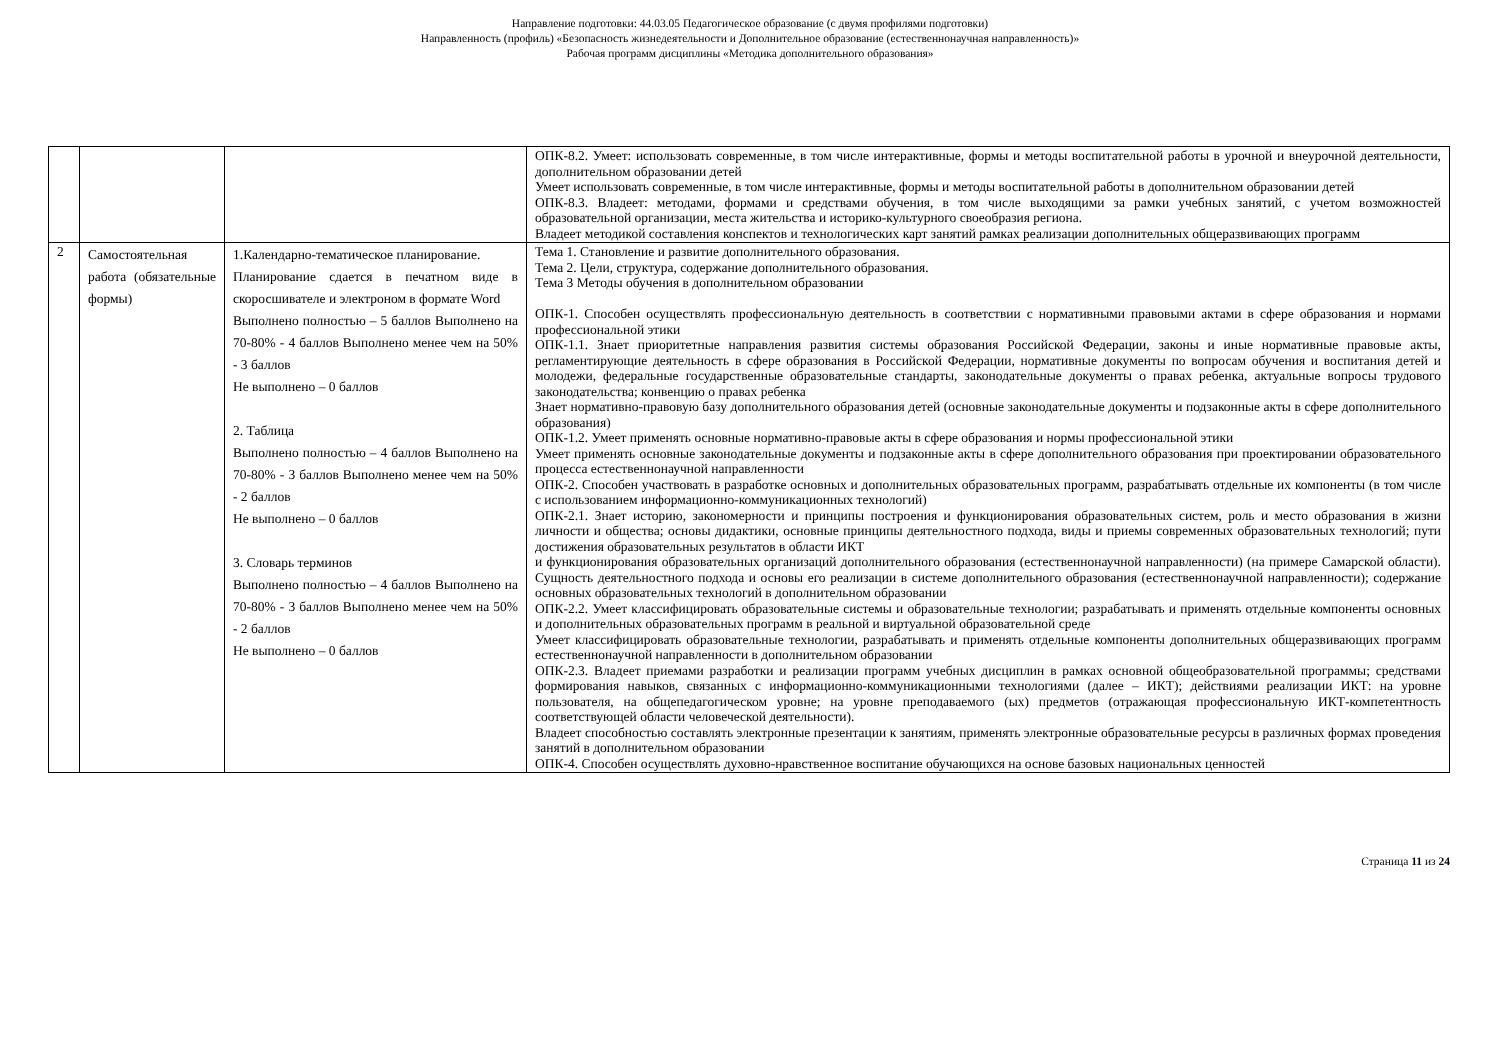Направление подготовки: 44.03.05 Педагогическое образование (с двумя профилями подготовки)
Направленность (профиль) «Безопасность жизнедеятельности и Дополнительное образование (естественнонаучная направленность)»
Рабочая программ дисциплины «Методика дополнительного образования»
| | | | ОПК-8.2. Умеет: использовать современные, в том числе интерактивные, формы и методы воспитательной работы в урочной и внеурочной деятельности, дополнительном образовании детей Умеет использовать современные, в том числе интерактивные, формы и методы воспитательной работы в дополнительном образовании детей ОПК-8.3. Владеет: методами, формами и средствами обучения, в том числе выходящими за рамки учебных занятий, с учетом возможностей образовательной организации, места жительства и историко-культурного своеобразия региона. Владеет методикой составления конспектов и технологических карт занятий рамках реализации дополнительных общеразвивающих программ |
| 2 | Самостоятельная работа (обязательные формы) | 1.Календарно-тематическое планирование. Планирование сдается в печатном виде в скоросшивателе и электроном в формате Word Выполнено полностью – 5 баллов Выполнено на 70-80% - 4 баллов Выполнено менее чем на 50% - 3 баллов Не выполнено – 0 баллов 2. Таблица Выполнено полностью – 4 баллов Выполнено на 70-80% - 3 баллов Выполнено менее чем на 50% - 2 баллов Не выполнено – 0 баллов 3. Словарь терминов Выполнено полностью – 4 баллов Выполнено на 70-80% - 3 баллов Выполнено менее чем на 50% - 2 баллов Не выполнено – 0 баллов | Тема 1. Становление и развитие дополнительного образования. Тема 2. Цели, структура, содержание дополнительного образования. Тема 3 Методы обучения в дополнительном образовании ОПК-1. Способен осуществлять профессиональную деятельность в соответствии с нормативными правовыми актами в сфере образования и нормами профессиональной этики ОПК-1.1. Знает приоритетные направления развития системы образования Российской Федерации, законы и иные нормативные правовые акты, регламентирующие деятельность в сфере образования в Российской Федерации, нормативные документы по вопросам обучения и воспитания детей и молодежи, федеральные государственные образовательные стандарты, законодательные документы о правах ребенка, актуальные вопросы трудового законодательства; конвенцию о правах ребенка Знает нормативно-правовую базу дополнительного образования детей (основные законодательные документы и подзаконные акты в сфере дополнительного образования) ОПК-1.2. Умеет применять основные нормативно-правовые акты в сфере образования и нормы профессиональной этики Умеет применять основные законодательные документы и подзаконные акты в сфере дополнительного образования при проектировании образовательного процесса естественнонаучной направленности ОПК-2. Способен участвовать в разработке основных и дополнительных образовательных программ, разрабатывать отдельные их компоненты (в том числе с использованием информационно-коммуникационных технологий) ОПК-2.1. Знает историю, закономерности и принципы построения и функционирования образовательных систем, роль и место образования в жизни личности и общества; основы дидактики, основные принципы деятельностного подхода, виды и приемы современных образовательных технологий; пути достижения образовательных результатов в области ИКТ и функционирования образовательных организаций дополнительного образования (естественнонаучной направленности) (на примере Самарской области). Сущность деятельностного подхода и основы его реализации в системе дополнительного образования (естественнонаучной направленности); содержание основных образовательных технологий в дополнительном образовании ОПК-2.2. Умеет классифицировать образовательные системы и образовательные технологии; разрабатывать и применять отдельные компоненты основных и дополнительных образовательных программ в реальной и виртуальной образовательной среде Умеет классифицировать образовательные технологии, разрабатывать и применять отдельные компоненты дополнительных общеразвивающих программ естественнонаучной направленности в дополнительном образовании ОПК-2.3. Владеет приемами разработки и реализации программ учебных дисциплин в рамках основной общеобразовательной программы; средствами формирования навыков, связанных с информационно-коммуникационными технологиями (далее – ИКТ); действиями реализации ИКТ: на уровне пользователя, на общепедагогическом уровне; на уровне преподаваемого (ых) предметов (отражающая профессиональную ИКТ-компетентность соответствующей области человеческой деятельности). Владеет способностью составлять электронные презентации к занятиям, применять электронные образовательные ресурсы в различных формах проведения занятий в дополнительном образовании ОПК-4. Способен осуществлять духовно-нравственное воспитание обучающихся на основе базовых национальных ценностей |
Страница 11 из 24